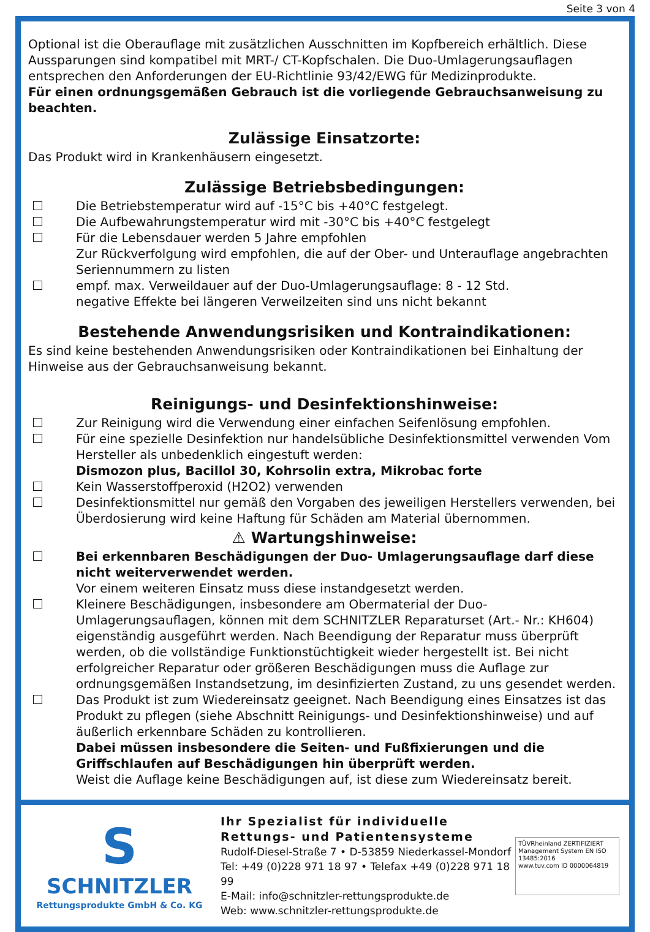Seite 3 von 4
Optional ist die Oberauflage mit zusätzlichen Ausschnitten im Kopfbereich erhältlich. Diese Aussparungen sind kompatibel mit MRT-/ CT-Kopfschalen. Die Duo-Umlagerungsauflagen entsprechen den Anforderungen der EU-Richtlinie 93/42/EWG für Medizinprodukte.
Für einen ordnungsgemäßen Gebrauch ist die vorliegende Gebrauchsanweisung zu beachten.
Zulässige Einsatzorte:
Das Produkt wird in Krankenhäusern eingesetzt.
Zulässige Betriebsbedingungen:
Die Betriebstemperatur wird auf -15°C bis +40°C festgelegt.
Die Aufbewahrungstemperatur wird mit -30°C bis +40°C festgelegt
Für die Lebensdauer werden 5 Jahre empfohlen
Zur Rückverfolgung wird empfohlen, die auf der Ober- und Unterauflage angebrachten Seriennummern zu listen
empf. max. Verweildauer auf der Duo-Umlagerungsauflage: 8 - 12 Std.
negative Effekte bei längeren Verweilzeiten sind uns nicht bekannt
Bestehende Anwendungsrisiken und Kontraindikationen:
Es sind keine bestehenden Anwendungsrisiken oder Kontraindikationen bei Einhaltung der Hinweise aus der Gebrauchsanweisung bekannt.
Reinigungs- und Desinfektionshinweise:
Zur Reinigung wird die Verwendung einer einfachen Seifenlösung empfohlen.
Für eine spezielle Desinfektion nur handelsübliche Desinfektionsmittel verwenden Vom Hersteller als unbedenklich eingestuft werden:
Dismozon plus, Bacillol 30, Kohrsolin extra, Mikrobac forte
Kein Wasserstoffperoxid (H2O2) verwenden
Desinfektionsmittel nur gemäß den Vorgaben des jeweiligen Herstellers verwenden, bei Überdosierung wird keine Haftung für Schäden am Material übernommen.
⚠ Wartungshinweise:
Bei erkennbaren Beschädigungen der Duo- Umlagerungsauflage darf diese nicht weiterverwendet werden.
Vor einem weiteren Einsatz muss diese instandgesetzt werden.
Kleinere Beschädigungen, insbesondere am Obermaterial der Duo-Umlagerungsauflagen, können mit dem SCHNITZLER Reparaturset (Art.- Nr.: KH604) eigenständig ausgeführt werden. Nach Beendigung der Reparatur muss überprüft werden, ob die vollständige Funktionstüchtigkeit wieder hergestellt ist. Bei nicht erfolgreicher Reparatur oder größeren Beschädigungen muss die Auflage zur ordnungsgemäßen Instandsetzung, im desinfizierten Zustand, zu uns gesendet werden.
Das Produkt ist zum Wiedereinsatz geeignet. Nach Beendigung eines Einsatzes ist das Produkt zu pflegen (siehe Abschnitt Reinigungs- und Desinfektionshinweise) und auf äußerlich erkennbare Schäden zu kontrollieren.
Dabei müssen insbesondere die Seiten- und Fußfixierungen und die Griffschlaufen auf Beschädigungen hin überprüft werden.
Weist die Auflage keine Beschädigungen auf, ist diese zum Wiedereinsatz bereit.
S
SCHNITZLER
Rettungsprodukte GmbH & Co. KG
Ihr Spezialist für individuelle
Rettungs- und Patientensysteme
Rudolf-Diesel-Straße 7 • D-53859 Niederkassel-Mondorf
Tel: +49 (0)228 971 18 97 • Telefax +49 (0)228 971 18 99
E-Mail: info@schnitzler-rettungsprodukte.de
Web: www.schnitzler-rettungsprodukte.de
TÜVRheinland ZERTIFIZIERT
Management System EN ISO 13485:2016
www.tuv.com ID 0000064819